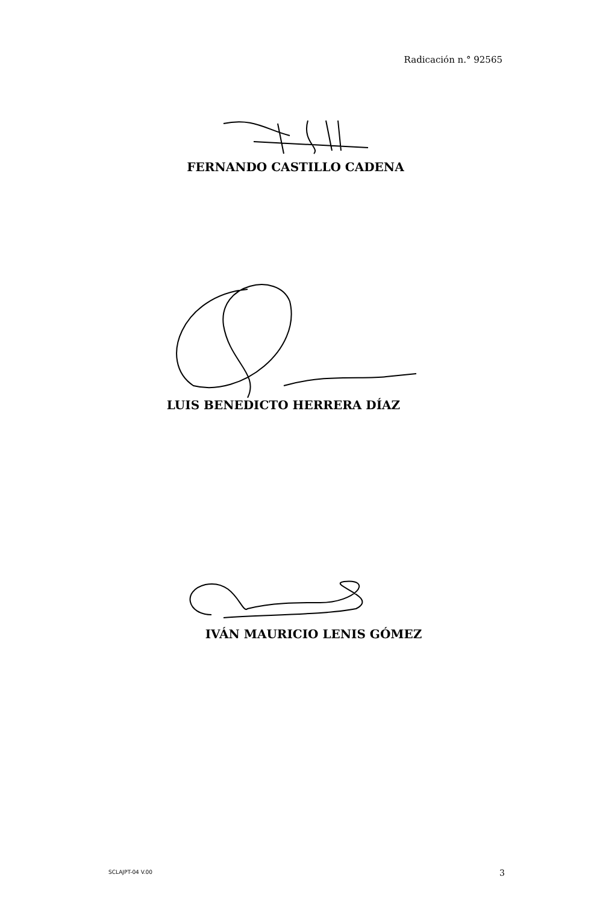Radicación n.° 92565
FERNANDO CASTILLO CADENA
LUIS BENEDICTO HERRERA DÍAZ
IVÁN MAURICIO LENIS GÓMEZ
SCLAJPT-04 V.00 3